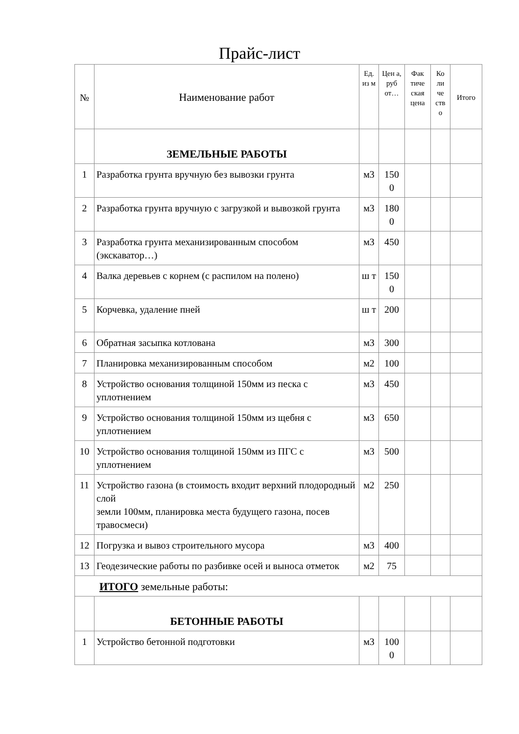Прайс-лист
| № | Наименование работ | Ед. из м | Цен а, руб от… | Фак тиче ская цена | Ко ли че ств о | Итого |
| --- | --- | --- | --- | --- | --- | --- |
| | ЗЕМЕЛЬНЫЕ РАБОТЫ | | | | | |
| 1 | Разработка грунта вручную без вывозки грунта | м3 | 150 0 | | | |
| 2 | Разработка грунта вручную с загрузкой и вывозкой грунта | м3 | 180 0 | | | |
| 3 | Разработка грунта механизированным способом (экскаватор…) | м3 | 450 | | | |
| 4 | Валка деревьев с корнем (с распилом на полено) | ш т | 150 0 | | | |
| 5 | Корчевка, удаление пней | ш т | 200 | | | |
| 6 | Обратная засыпка котлована | м3 | 300 | | | |
| 7 | Планировка механизированным способом | м2 | 100 | | | |
| 8 | Устройство основания толщиной 150мм из песка с уплотнением | м3 | 450 | | | |
| 9 | Устройство основания толщиной 150мм из щебня с уплотнением | м3 | 650 | | | |
| 10 | Устройство основания толщиной 150мм из ПГС с уплотнением | м3 | 500 | | | |
| 11 | Устройство газона (в стоимость входит верхний плодородный слой земли 100мм, планировка места будущего газона, посев травосмеси) | м2 | 250 | | | |
| 12 | Погрузка и вывоз строительного мусора | м3 | 400 | | | |
| 13 | Геодезические работы по разбивке осей и выноса отметок | м2 | 75 | | | |
| ИТОГО земельные работы: | | | | | | |
| | БЕТОННЫЕ РАБОТЫ | | | | | |
| 1 | Устройство бетонной подготовки | м3 | 100 0 | | | |